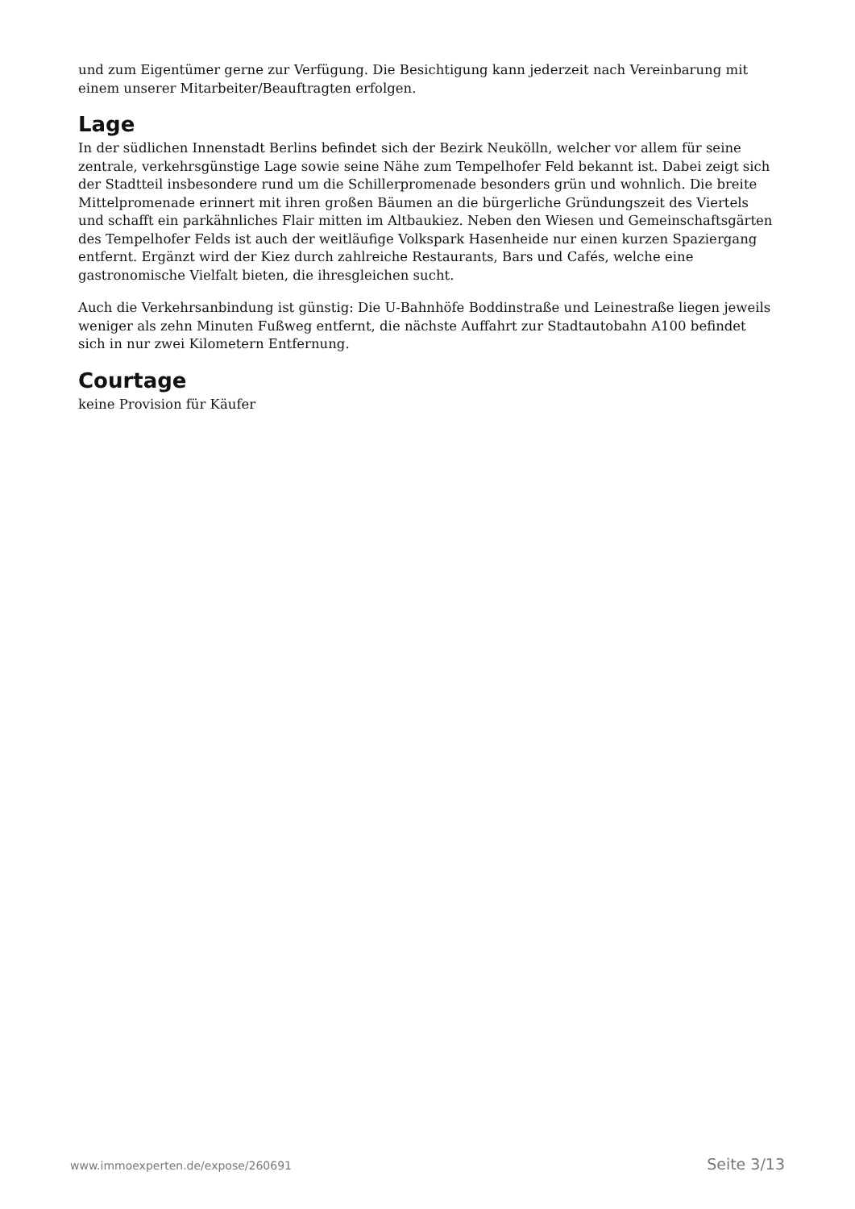und zum Eigentümer gerne zur Verfügung. Die Besichtigung kann jederzeit nach Vereinbarung mit einem unserer Mitarbeiter/Beauftragten erfolgen.
Lage
In der südlichen Innenstadt Berlins befindet sich der Bezirk Neukölln, welcher vor allem für seine zentrale, verkehrsgünstige Lage sowie seine Nähe zum Tempelhofer Feld bekannt ist. Dabei zeigt sich der Stadtteil insbesondere rund um die Schillerpromenade besonders grün und wohnlich. Die breite Mittelpromenade erinnert mit ihren großen Bäumen an die bürgerliche Gründungszeit des Viertels und schafft ein parkähnliches Flair mitten im Altbaukiez. Neben den Wiesen und Gemeinschaftsgärten des Tempelhofer Felds ist auch der weitläufige Volkspark Hasenheide nur einen kurzen Spaziergang entfernt. Ergänzt wird der Kiez durch zahlreiche Restaurants, Bars und Cafés, welche eine gastronomische Vielfalt bieten, die ihresgleichen sucht.
Auch die Verkehrsanbindung ist günstig: Die U-Bahnhöfe Boddinstraße und Leinestraße liegen jeweils weniger als zehn Minuten Fußweg entfernt, die nächste Auffahrt zur Stadtautobahn A100 befindet sich in nur zwei Kilometern Entfernung.
Courtage
keine Provision für Käufer
www.immoexperten.de/expose/260691 Seite 3/13